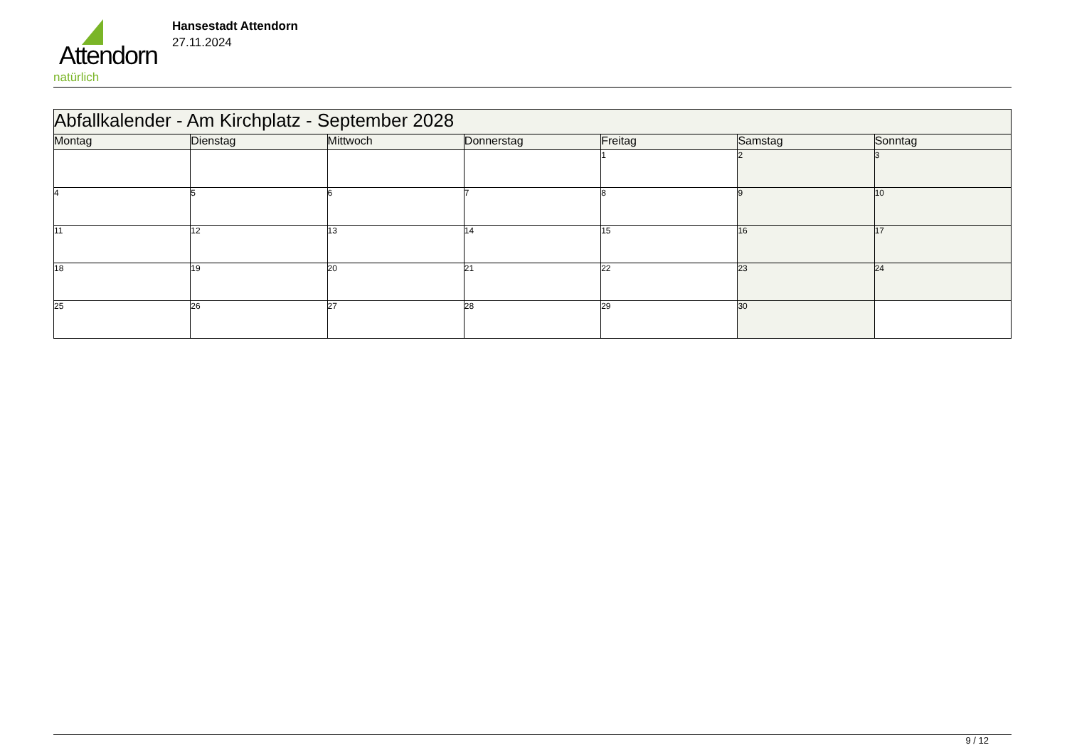Attendorn
natürlich
Hansestadt Attendorn
27.11.2024
| Abfallkalender - Am Kirchplatz - September 2028 | | | | | | |
| Montag | Dienstag | Mittwoch | Donnerstag | Freitag | Samstag | Sonntag |
| | | | | 1 | 2 | 3 |
| 4 | 5 | 6 | 7 | 8 | 9 | 10 |
| 11 | 12 | 13 | 14 | 15 | 16 | 17 |
| 18 | 19 | 20 | 21 | 22 | 23 | 24 |
| 25 | 26 | 27 | 28 | 29 | 30 | |
9 / 12